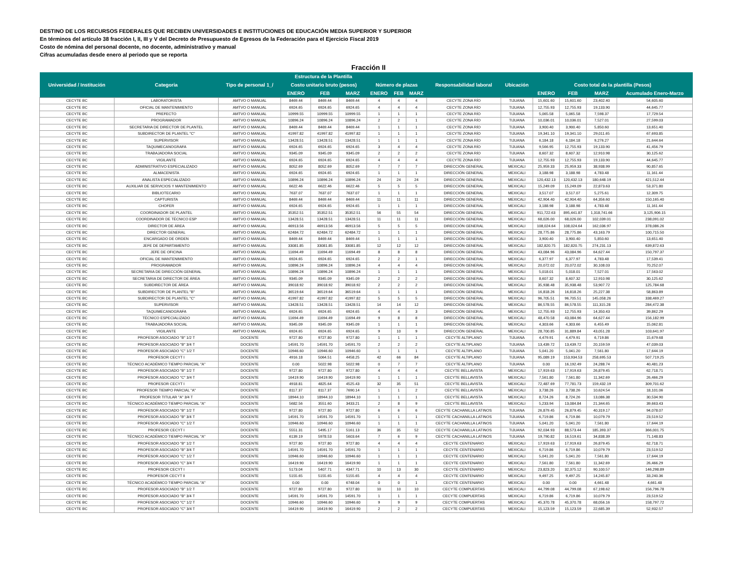DESTINO DE LOS RECURSOS FEDERALES QUE RECIBEN UNIVERSIDADES E INSTITUCIONES DE EDUCACIÓN MEDIA SUPERIOR Y SUPERIOR
En términos del artículo 38 fracción I, II, III y V del Decreto de Presupuesto de Egresos de la Federación para el Ejercicio Fiscal 2019
Costo de nómina del personal docente, no docente, administrativo y manual
Cifras acumuladas desde enero al periodo que se reporta
Fracción II
| Universidad / Institución | Estructura de la Plantilla | | | | | | | | | | | | | |
| --- | --- | --- | --- | --- | --- | --- | --- | --- | --- | --- | --- | --- | --- | --- |
| | Categoria | Tipo de personal 1_/ | Costo unitario bruto (pesos) | | | Número de plazas | | | Responsabilidad laboral | Ubicación | Costo total de la plantilla (Pesos) | | | |
| | | | ENERO | FEB | MARZ | ENERO | FEB | MARZ | | | ENERO | FEB | MARZ | Acumulado Enero-Marzo |
| CECYTE BC | LABORATORISTA | AMTVO O MANUAL | 8469.44 | 8469.44 | 8469.44 | 4 | 4 | 4 | CECYTE ZONA RÍO | TIJUANA | 15,601.60 | 15,601.60 | 23,402.40 | 54,605.60 |
| CECYTE BC | OFICIAL DE MANTENIMIENTO | AMTVO O MANUAL | 6924.65 | 6924.65 | 6924.65 | 4 | 4 | 4 | CECYTE ZONA RÍO | TIJUANA | 12,755.93 | 12,755.93 | 19,133.90 | 44,645.77 |
| CECYTE BC | PREFECTO | AMTVO O MANUAL | 10999.55 | 10999.55 | 10999.55 | 1 | 1 | 1 | CECYTE ZONA RÍO | TIJUANA | 5,065.58 | 5,065.58 | 7,598.37 | 17,729.54 |
| CECYTE BC | PROGRAMADOR | AMTVO O MANUAL | 10896.24 | 10896.24 | 10896.24 | 2 | 2 | 1 | CECYTE ZONA RÍO | TIJUANA | 10,036.01 | 10,036.01 | 7,527.01 | 27,599.03 |
| CECYTE BC | SECRETARIA DE DIRECTOR DE PLANTEL | AMTVO O MANUAL | 8469.44 | 8469.44 | 8469.44 | 1 | 1 | 1 | CECYTE ZONA RÍO | TIJUANA | 3,900.40 | 3,900.40 | 5,850.60 | 13,651.40 |
| CECYTE BC | SUBDIRECTOR DE PLANTEL "C" | AMTVO O MANUAL | 41997.82 | 41997.82 | 41997.82 | 1 | 1 | 1 | CECYTE ZONA RÍO | TIJUANA | 19,341.10 | 19,341.10 | 29,011.65 | 67,693.85 |
| CECYTE BC | SUPERVISOR | AMTVO O MANUAL | 13428.51 | 13428.51 | 13428.51 | 1 | 1 | 1 | CECYTE ZONA RÍO | TIJUANA | 6,184.18 | 6,184.18 | 9,276.27 | 21,644.64 |
| CECYTE BC | TAQUIMECANOGRAFA | AMTVO O MANUAL | 6924.65 | 6924.65 | 6924.65 | 3 | 4 | 4 | CECYTE ZONA RÍO | TIJUANA | 9,566.95 | 12,755.93 | 19,133.90 | 41,456.79 |
| CECYTE BC | TRABAJADORA SOCIAL | AMTVO O MANUAL | 9345.09 | 9345.09 | 9345.09 | 2 | 2 | 2 | CECYTE ZONA RÍO | TIJUANA | 8,607.32 | 8,607.32 | 12,910.98 | 30,125.62 |
| CECYTE BC | VIGILANTE | AMTVO O MANUAL | 6924.65 | 6924.65 | 6924.65 | 4 | 4 | 4 | CECYTE ZONA RÍO | TIJUANA | 12,755.93 | 12,755.93 | 19,133.90 | 44,645.77 |
| CECYTE BC | ADMINISTRATIVO ESPECIALIZADO | AMTVO O MANUAL | 8052.69 | 8052.69 | 8052.69 | 7 | 7 | 7 | DIRECCIÓN GENERAL | MEXICALI | 25,959.33 | 25,959.33 | 38,938.99 | 90,857.65 |
| CECYTE BC | ALMACENISTA | AMTVO O MANUAL | 6924.65 | 6924.65 | 6924.65 | 1 | 1 | 1 | DIRECCIÓN GENERAL | MEXICALI | 3,188.98 | 3,188.98 | 4,783.48 | 11,161.44 |
| CECYTE BC | ANALISTA ESPECIALIZADO | AMTVO O MANUAL | 10896.24 | 10896.24 | 10896.24 | 24 | 24 | 24 | DIRECCIÓN GENERAL | MEXICALI | 120,432.13 | 120,432.13 | 180,648.19 | 421,512.44 |
| CECYTE BC | AUXILIAR DE SERVICIOS Y MANTENIMIENTO | AMTVO O MANUAL | 6622.46 | 6622.46 | 6622.46 | 5 | 5 | 5 | DIRECCIÓN GENERAL | MEXICALI | 15,249.09 | 15,249.09 | 22,873.63 | 53,371.80 |
| CECYTE BC | BIBLIOTECARIO | AMTVO O MANUAL | 7637.07 | 7637.07 | 7637.07 | 1 | 1 | 1 | DIRECCIÓN GENERAL | MEXICALI | 3,517.07 | 3,517.07 | 5,275.61 | 12,309.75 |
| CECYTE BC | CAPTURISTA | AMTVO O MANUAL | 8469.44 | 8469.44 | 8469.44 | 11 | 11 | 11 | DIRECCIÓN GENERAL | MEXICALI | 42,904.40 | 42,904.40 | 64,356.60 | 150,165.40 |
| CECYTE BC | CHOFER | AMTVO O MANUAL | 6924.65 | 6924.65 | 6924.65 | 1 | 1 | 1 | DIRECCIÓN GENERAL | MEXICALI | 3,188.98 | 3,188.98 | 4,783.48 | 11,161.44 |
| CECYTE BC | COORDINADOR DE PLANTEL | AMTVO O MANUAL | 35352.51 | 35352.51 | 35352.51 | 56 | 55 | 54 | DIRECCIÓN GENERAL | MEXICALI | 911,722.63 | 895,441.87 | 1,318,741.66 | 3,125,906.15 |
| CECYTE BC | COORDINADOR DE TÉCNICO ESP | AMTVO O MANUAL | 13428.51 | 13428.51 | 13428.51 | 11 | 11 | 11 | DIRECCIÓN GENERAL | MEXICALI | 68,026.00 | 68,026.00 | 102,039.01 | 238,091.02 |
| CECYTE BC | DIRECTOR DE ÁREA | AMTVO O MANUAL | 46913.56 | 46913.56 | 46913.56 | 5 | 5 | 5 | DIRECCIÓN GENERAL | MEXICALI | 108,024.64 | 108,024.64 | 162,036.97 | 378,086.26 |
| CECYTE BC | DIRECTOR GENERAL | AMTVO O MANUAL | 62484.72 | 62484.72 | 62484.72 | 1 | 1 | 1 | DIRECCIÓN GENERAL | MEXICALI | 28,775.86 | 28,775.86 | 43,163.79 | 100,715.50 |
| CECYTE BC | ENCARGADO DE ORDEN | AMTVO O MANUAL | 8469.44 | 8469.44 | 8469.44 | 1 | 1 | 1 | DIRECCIÓN GENERAL | MEXICALI | 3,900.40 | 3,900.40 | 5,850.60 | 13,651.40 |
| CECYTE BC | JEFE DE DEPARTAMENTO | AMTVO O MANUAL | 33081.85 | 33081.85 | 33081.85 | 12 | 12 | 12 | DIRECCIÓN GENERAL | MEXICALI | 182,820.75 | 182,820.75 | 274,231.13 | 639,872.63 |
| CECYTE BC | JEFE DE OFICINA | AMTVO O MANUAL | 11694.49 | 11694.49 | 11694.49 | 8 | 8 | 8 | DIRECCIÓN GENERAL | MEXICALI | 43,084.96 | 43,084.96 | 64,627.44 | 150,797.37 |
| CECYTE BC | OFICIAL DE MANTENIMIENTO | AMTVO O MANUAL | 6924.65 | 6924.65 | 6924.65 | 2 | 2 | 1 | DIRECCIÓN GENERAL | MEXICALI | 6,377.97 | 6,377.97 | 4,783.48 | 17,539.41 |
| CECYTE BC | PROGRAMADOR | AMTVO O MANUAL | 10896.24 | 10896.24 | 10896.24 | 4 | 4 | 4 | DIRECCIÓN GENERAL | MEXICALI | 20,072.02 | 20,072.02 | 30,108.03 | 70,252.07 |
| CECYTE BC | SECRETARIA DE DIRECCIÓN GENERAL | AMTVO O MANUAL | 10896.24 | 10896.24 | 10896.24 | 1 | 1 | 1 | DIRECCIÓN GENERAL | MEXICALI | 5,018.01 | 5,018.01 | 7,527.01 | 17,563.02 |
| CECYTE BC | SECRETARIA DE DIRECTOR DE ÁREA | AMTVO O MANUAL | 9345.09 | 9345.09 | 9345.09 | 2 | 2 | 2 | DIRECCIÓN GENERAL | MEXICALI | 8,607.32 | 8,607.32 | 12,910.98 | 30,125.62 |
| CECYTE BC | SUBDIRECTOR DE ÁREA | AMTVO O MANUAL | 39018.92 | 39018.92 | 39018.92 | 2 | 2 | 2 | DIRECCIÓN GENERAL | MEXICALI | 35,938.48 | 35,938.48 | 53,907.72 | 125,784.68 |
| CECYTE BC | SUBDIRECTOR DE PLANTEL "B" | AMTVO O MANUAL | 36519.64 | 36519.64 | 36519.64 | 1 | 1 | 1 | DIRECCIÓN GENERAL | MEXICALI | 16,818.26 | 16,818.26 | 25,227.38 | 58,863.89 |
| CECYTE BC | SUBDIRECTOR DE PLANTEL "C" | AMTVO O MANUAL | 41997.82 | 41997.82 | 41997.82 | 5 | 5 | 5 | DIRECCIÓN GENERAL | MEXICALI | 96,705.51 | 96,705.51 | 145,058.26 | 338,469.27 |
| CECYTE BC | SUPERVISOR | AMTVO O MANUAL | 13428.51 | 13428.51 | 13428.51 | 14 | 14 | 12 | DIRECCIÓN GENERAL | MEXICALI | 86,578.55 | 86,578.55 | 111,315.28 | 284,472.38 |
| CECYTE BC | TAQUIMECANOGRAFA | AMTVO O MANUAL | 6924.65 | 6924.65 | 6924.65 | 4 | 4 | 3 | DIRECCIÓN GENERAL | MEXICALI | 12,755.93 | 12,755.93 | 14,350.43 | 39,862.29 |
| CECYTE BC | TÉCNICO ESPECIALIZADO | AMTVO O MANUAL | 11694.49 | 11694.49 | 11694.49 | 9 | 8 | 8 | DIRECCIÓN GENERAL | MEXICALI | 48,470.58 | 43,084.96 | 64,627.44 | 156,182.99 |
| CECYTE BC | TRABAJADORA SOCIAL | AMTVO O MANUAL | 9345.09 | 9345.09 | 9345.09 | 1 | 1 | 1 | DIRECCIÓN GENERAL | MEXICALI | 4,303.66 | 4,303.66 | 6,455.49 | 15,062.81 |
| CECYTE BC | VIGILANTE | AMTVO O MANUAL | 6924.65 | 6924.65 | 6924.65 | 9 | 10 | 9 | DIRECCIÓN GENERAL | MEXICALI | 28,700.85 | 31,889.84 | 43,051.28 | 103,641.97 |
| CECYTE BC | PROFESOR ASOCIADO "B" 1/2 T | DOCENTE | 9727.80 | 9727.80 | 9727.80 | 1 | 1 | 1 | CECYTE ALTIPLANO | TIJUANA | 4,479.91 | 4,479.91 | 6,719.86 | 15,679.68 |
| CECYTE BC | PROFESOR ASOCIADO "B" 3/4 T | DOCENTE | 14591.70 | 14591.70 | 14591.70 | 2 | 2 | 2 | CECYTE ALTIPLANO | TIJUANA | 13,439.72 | 13,439.72 | 20,159.59 | 47,039.03 |
| CECYTE BC | PROFESOR ASOCIADO "C" 1/2 T | DOCENTE | 10946.60 | 10946.60 | 10946.60 | 1 | 1 | 1 | CECYTE ALTIPLANO | TIJUANA | 5,041.20 | 5,041.20 | 7,561.80 | 17,644.19 |
| CECYTE BC | PROFESOR CECYT I | DOCENTE | 4916.18 | 5064.51 | 4458.25 | 42 | 66 | 84 | CECYTE ALTIPLANO | TIJUANA | 95,089.19 | 153,934.53 | 258,695.53 | 507,719.25 |
| CECYTE BC | TÉCNICO ACADÉMICO TIEMPO PARCIAL "A" | DOCENTE | 0.00 | 5022.98 | 5022.98 | 0 | 7 | 7 | CECYTE ALTIPLANO | TIJUANA | 0.00 | 16,192.49 | 24,288.74 | 40,481.23 |
| CECYTE BC | PROFESOR ASOCIADO "B" 1/2 T | DOCENTE | 9727.80 | 9727.80 | 9727.80 | 4 | 4 | 4 | CECYTE BELLAVISTA | MEXICALI | 17,919.63 | 17,919.63 | 26,879.45 | 62,718.71 |
| CECYTE BC | PROFESOR ASOCIADO "C" 3/4 T | DOCENTE | 16419.90 | 16419.90 | 16419.90 | 1 | 1 | 1 | CECYTE BELLAVISTA | MEXICALI | 7,561.80 | 7,561.80 | 11,342.69 | 26,466.29 |
| CECYTE BC | PROFESOR CECYT I | DOCENTE | 4918.81 | 4825.64 | 4525.43 | 32 | 35 | 51 | CECYTE BELLAVISTA | MEXICALI | 72,487.69 | 77,781.73 | 159,432.19 | 309,701.62 |
| CECYTE BC | PROFESOR TIEMPO PARCIAL "A" | DOCENTE | 8117.37 | 8117.37 | 7690.14 | 1 | 1 | 2 | CECYTE BELLAVISTA | MEXICALI | 3,738.26 | 3,738.26 | 10,624.54 | 18,101.06 |
| CECYTE BC | PROFESOR TITULAR "A" 3/4 T | DOCENTE | 18944.10 | 18944.10 | 18944.10 | 1 | 1 | 1 | CECYTE BELLAVISTA | MEXICALI | 8,724.26 | 8,724.26 | 13,086.38 | 30,534.90 |
| CECYTE BC | TÉCNICO ACADÉMICO TIEMPO PARCIAL "A" | DOCENTE | 5682.56 | 3551.60 | 3433.21 | 2 | 8 | 9 | CECYTE BELLAVISTA | MEXICALI | 5,233.94 | 13,084.84 | 21,344.65 | 39,663.43 |
| CECYTE BC | PROFESOR ASOCIADO "B" 1/2 T | DOCENTE | 9727.80 | 9727.80 | 9727.80 | 6 | 6 | 6 | CECYTE CACHANILLA LATINOS | TIJUANA | 26,879.45 | 26,879.45 | 40,319.17 | 94,078.07 |
| CECYTE BC | PROFESOR ASOCIADO "B" 3/4 T | DOCENTE | 14591.70 | 14591.70 | 14591.70 | 1 | 1 | 1 | CECYTE CACHANILLA LATINOS | TIJUANA | 6,719.86 | 6,719.86 | 10,079.79 | 23,519.52 |
| CECYTE BC | PROFESOR ASOCIADO "C" 1/2 T | DOCENTE | 10946.60 | 10946.60 | 10946.60 | 1 | 1 | 1 | CECYTE CACHANILLA LATINOS | TIJUANA | 5,041.20 | 5,041.20 | 7,561.80 | 17,644.19 |
| CECYTE BC | PROFESOR CECYT I | DOCENTE | 5551.31 | 5495.17 | 5161.13 | 36 | 35 | 52 | CECYTE CACHANILLA LATINOS | TIJUANA | 92,034.93 | 88,573.44 | 185,393.37 | 366,001.75 |
| CECYTE BC | TÉCNICO ACADÉMICO TIEMPO PARCIAL "A" | DOCENTE | 6139.19 | 5978.53 | 5603.64 | 7 | 6 | 9 | CECYTE CACHANILLA LATINOS | TIJUANA | 19,790.82 | 16,519.61 | 34,838.39 | 71,148.83 |
| CECYTE BC | PROFESOR ASOCIADO "B" 1/2 T | DOCENTE | 9727.80 | 9727.80 | 9727.80 | 4 | 4 | 4 | CECYTE CENTENARIO | MEXICALI | 17,919.63 | 17,919.63 | 26,879.45 | 62,718.71 |
| CECYTE BC | PROFESOR ASOCIADO "B" 3/4 T | DOCENTE | 14591.70 | 14591.70 | 14591.70 | 1 | 1 | 1 | CECYTE CENTENARIO | MEXICALI | 6,719.86 | 6,719.86 | 10,079.79 | 23,519.52 |
| CECYTE BC | PROFESOR ASOCIADO "C" 1/2 T | DOCENTE | 10946.60 | 10946.60 | 10946.60 | 1 | 1 | 1 | CECYTE CENTENARIO | MEXICALI | 5,041.20 | 5,041.20 | 7,561.80 | 17,644.19 |
| CECYTE BC | PROFESOR ASOCIADO "C" 3/4 T | DOCENTE | 16419.90 | 16419.90 | 16419.90 | 1 | 1 | 1 | CECYTE CENTENARIO | MEXICALI | 7,561.80 | 7,561.80 | 11,342.69 | 26,466.29 |
| CECYTE BC | PROFESOR CECYT I | DOCENTE | 5173.04 | 5407.71 | 4347.71 | 10 | 13 | 30 | CECYTE CENTENARIO | MEXICALI | 23,823.20 | 32,375.12 | 90,100.57 | 146,298.89 |
| CECYTE BC | PROFESOR CECYT II | DOCENTE | 5155.65 | 5155.65 | 5155.65 | 4 | 4 | 4 | CECYTE CENTENARIO | MEXICALI | 9,497.25 | 9,497.25 | 14,245.87 | 33,240.36 |
| CECYTE BC | TÉCNICO ACADÉMICO TIEMPO PARCIAL "A" | DOCENTE | 0.00 | 0.00 | 6748.04 | 0 | 0 | 1 | CECYTE CENTENARIO | MEXICALI | 0.00 | 0.00 | 4,661.48 | 4,661.48 |
| CECYTE BC | PROFESOR ASOCIADO "B" 1/2 T | DOCENTE | 9727.80 | 9727.80 | 9727.80 | 10 | 10 | 10 | CECYTE COMPUERTAS | MEXICALI | 44,799.08 | 44,799.08 | 67,198.62 | 156,796.78 |
| CECYTE BC | PROFESOR ASOCIADO "B" 3/4 T | DOCENTE | 14591.70 | 14591.70 | 14591.70 | 1 | 1 | 1 | CECYTE COMPUERTAS | MEXICALI | 6,719.86 | 6,719.86 | 10,079.79 | 23,519.52 |
| CECYTE BC | PROFESOR ASOCIADO "C" 1/2 T | DOCENTE | 10946.60 | 10946.60 | 10946.60 | 9 | 9 | 9 | CECYTE COMPUERTAS | MEXICALI | 45,370.78 | 45,370.78 | 68,056.16 | 158,797.72 |
| CECYTE BC | PROFESOR ASOCIADO "C" 3/4 T | DOCENTE | 16419.90 | 16419.90 | 16419.90 | 2 | 2 | 2 | CECYTE COMPUERTAS | MEXICALI | 15,123.59 | 15,123.59 | 22,685.39 | 52,932.57 |